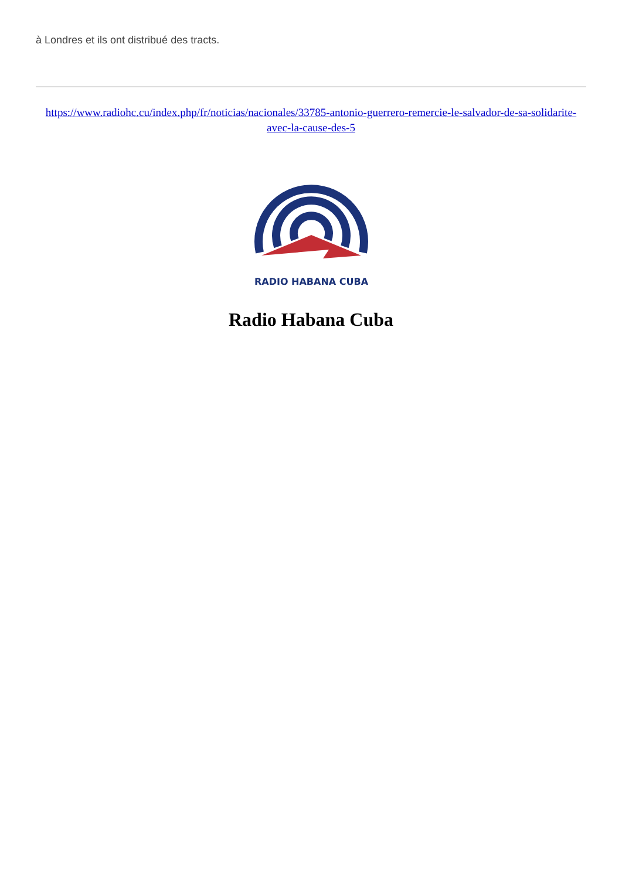à Londres et ils ont distribué des tracts.
https://www.radiohc.cu/index.php/fr/noticias/nacionales/33785-antonio-guerrero-remercie-le-salvador-de-sa-solidarite-avec-la-cause-des-5
RADIO HABANA CUBA
Radio Habana Cuba